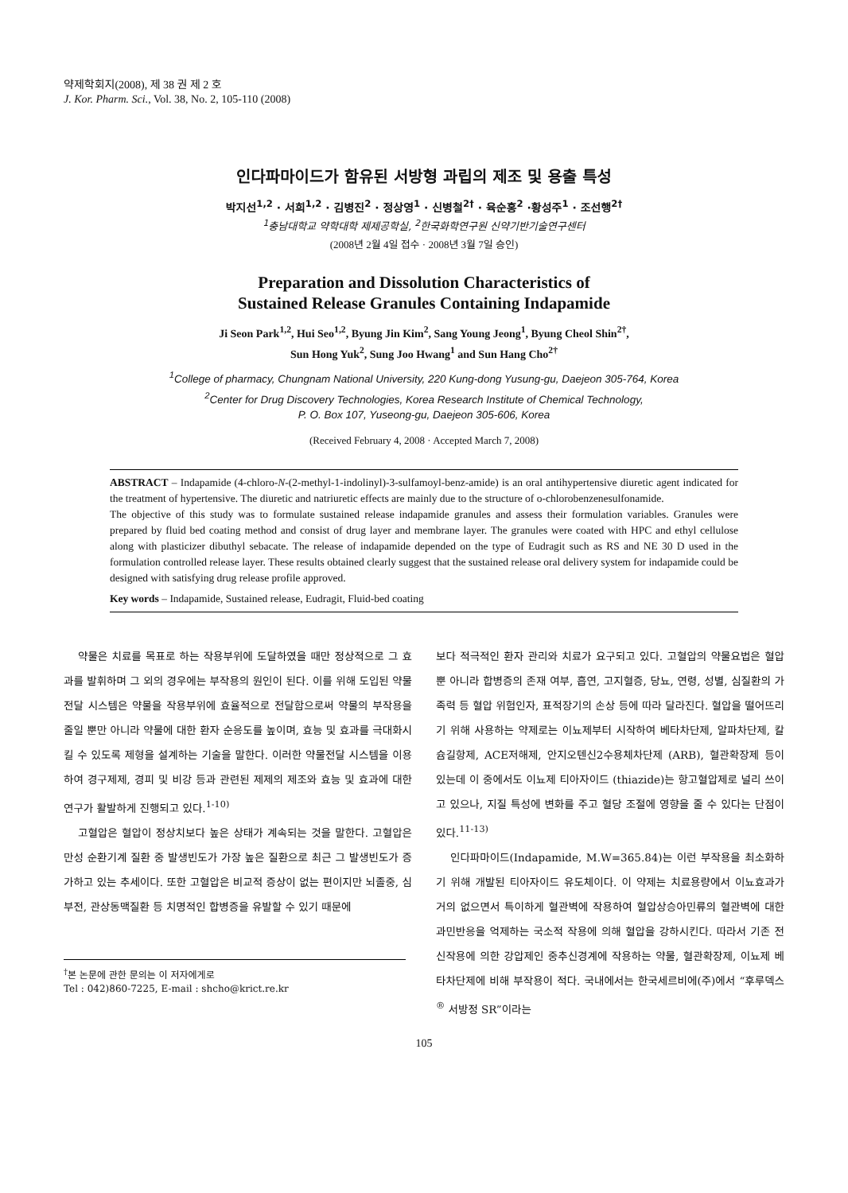약제학회지(2008), 제 38 권 제 2 호
J. Kor. Pharm. Sci., Vol. 38, No. 2, 105-110 (2008)
인다파마이드가 함유된 서방형 과립의 제조 및 용출 특성
박지선<sup>1,2</sup> · 서희<sup>1,2</sup> · 김병진<sup>2</sup> · 정상영<sup>1</sup> · 신병철<sup>2†</sup> · 육순홍<sup>2</sup> ·황성주<sup>1</sup> · 조선행<sup>2†</sup>
<sup>1</sup> 충남대학교 약학대학 제제공학실, <sup>2</sup>한국화학연구원 신약기반기술연구센터
(2008년 2월 4일 접수 · 2008년 3월 7일 승인)
Preparation and Dissolution Characteristics of
Sustained Release Granules Containing Indapamide
Ji Seon Park<sup>1,2</sup>, Hui Seo<sup>1,2</sup>, Byung Jin Kim<sup>2</sup>, Sang Young Jeong<sup>1</sup>, Byung Cheol Shin<sup>2†</sup>,
Sun Hong Yuk<sup>2</sup>, Sung Joo Hwang<sup>1</sup> and Sun Hang Cho<sup>2†</sup>
<sup>1</sup> College of pharmacy, Chungnam National University, 220 Kung-dong Yusung-gu, Daejeon 305-764, Korea
<sup>2</sup> Center for Drug Discovery Technologies, Korea Research Institute of Chemical Technology,
P. O. Box 107, Yuseong-gu, Daejeon 305-606, Korea
(Received February 4, 2008 · Accepted March 7, 2008)
ABSTRACT – Indapamide (4-chloro-N-(2-methyl-1-indolinyl)-3-sulfamoyl-benz-amide) is an oral antihypertensive diuretic agent indicated for the treatment of hypertensive. The diuretic and natriuretic effects are mainly due to the structure of o-chlorobenzenesulfonamide.
The objective of this study was to formulate sustained release indapamide granules and assess their formulation variables. Granules were prepared by fluid bed coating method and consist of drug layer and membrane layer. The granules were coated with HPC and ethyl cellulose along with plasticizer dibuthyl sebacate. The release of indapamide depended on the type of Eudragit such as RS and NE 30 D used in the formulation controlled release layer. These results obtained clearly suggest that the sustained release oral delivery system for indapamide could be designed with satisfying drug release profile approved.
Key words – Indapamide, Sustained release, Eudragit, Fluid-bed coating
약물은 치료를 목표로 하는 작용부위에 도달하였을 때만 정상적으로 그 효과를 발휘하며 그 외의 경우에는 부작용의 원인이 된다. 이를 위해 도입된 약물전달 시스템은 약물을 작용부위에 효율적으로 전달함으로써 약물의 부작용을 줄일 뿐만 아니라 약물에 대한 환자 순응도를 높이며, 효능 및 효과를 극대화시킬 수 있도록 제형을 설계하는 기술을 말한다. 이러한 약물전달 시스템을 이용하여 경구제제, 경피 및 비강 등과 관련된 제제의 제조와 효능 및 효과에 대한 연구가 활발하게 진행되고 있다.<sup>1-10)</sup>
고혈압은 혈압이 정상치보다 높은 상태가 계속되는 것을 말한다. 고혈압은 만성 순환기계 질환 중 발생빈도가 가장 높은 질환으로 최근 그 발생빈도가 증가하고 있는 추세이다. 또한 고혈압은 비교적 증상이 없는 편이지만 뇌졸중, 심부전, 관상동맥질환 등 치명적인 합병증을 유발할 수 있기 때문에
<sup>†</sup> 본 논문에 관한 문의는 이 저자에게로
Tel : 042)860-7225, E-mail : shcho@krict.re.kr
보다 적극적인 환자 관리와 치료가 요구되고 있다. 고혈압의 약물요법은 혈압뿐 아니라 합병증의 존재 여부, 흡연, 고지혈증, 당뇨, 연령, 성별, 심질환의 가족력 등 혈압 위험인자, 표적장기의 손상 등에 따라 달라진다. 혈압을 떨어뜨리기 위해 사용하는 약제로는 이뇨제부터 시작하여 베타차단제, 알파차단제, 칼슘길항제, ACE저해제, 안지오텐신2수용체차단제 (ARB), 혈관확장제 등이 있는데 이 중에서도 이뇨제 티아자이드 (thiazide)는 항고혈압제로 널리 쓰이고 있으나, 지질 특성에 변화를 주고 혈당 조절에 영향을 줄 수 있다는 단점이 있다.<sup>11-13)</sup>
인다파마이드(Indapamide, M.W=365.84)는 이런 부작용을 최소화하기 위해 개발된 티아자이드 유도체이다. 이 약제는 치료용량에서 이뇨효과가 거의 없으면서 특이하게 혈관벽에 작용하여 혈압상승아민류의 혈관벽에 대한 과민반응을 억제하는 국소적 작용에 의해 혈압을 강하시킨다. 따라서 기존 전신작용에 의한 강압제인 중추신경계에 작용하는 약물, 혈관확장제, 이뇨제 베타차단제에 비해 부작용이 적다. 국내에서는 한국세르비에(주)에서 “후루덱스<sup>®</sup> 서방정 SR”이라는
105